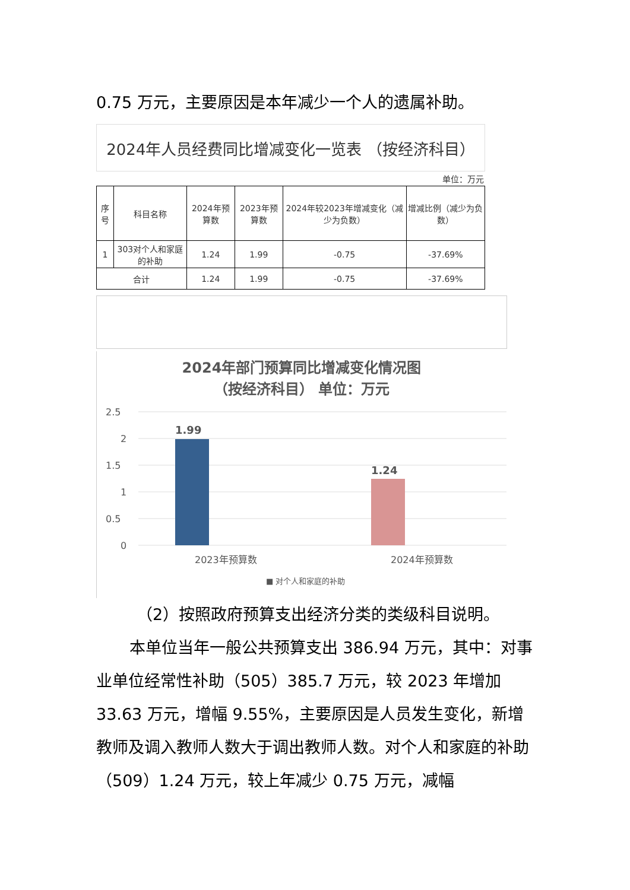0.75 万元，主要原因是本年减少一个人的遗属补助。
| 2024年人员经费同比增减变化一览表 （按经济科目） | | | | | |
| 单位：万元 | | | | | |
| 序号 | 科目名称 | 2024年预算数 | 2023年预算数 | 2024年较2023年增减变化（减少为负数） | 增减比例（减少为负数） |
| 1 | 303对个人和家庭的补助 | 1.24 | 1.99 | -0.75 | -37.69% |
| 合计 | | 1.24 | 1.99 | -0.75 | -37.69% |
2024年部门预算同比增减变化情况图
（按经济科目） 单位：万元
2.5
2
1.5
1
0.5
0
1.99
1.24
2023年预算数
2024年预算数
■ 对个人和家庭的补助
（2）按照政府预算支出经济分类的类级科目说明。
本单位当年一般公共预算支出 386.94 万元，其中：对事业单位经常性补助（505）385.7 万元，较 2023 年增加 33.63 万元，增幅 9.55%，主要原因是人员发生变化，新增教师及调入教师人数大于调出教师人数。对个人和家庭的补助（509）1.24 万元，较上年减少 0.75 万元，减幅